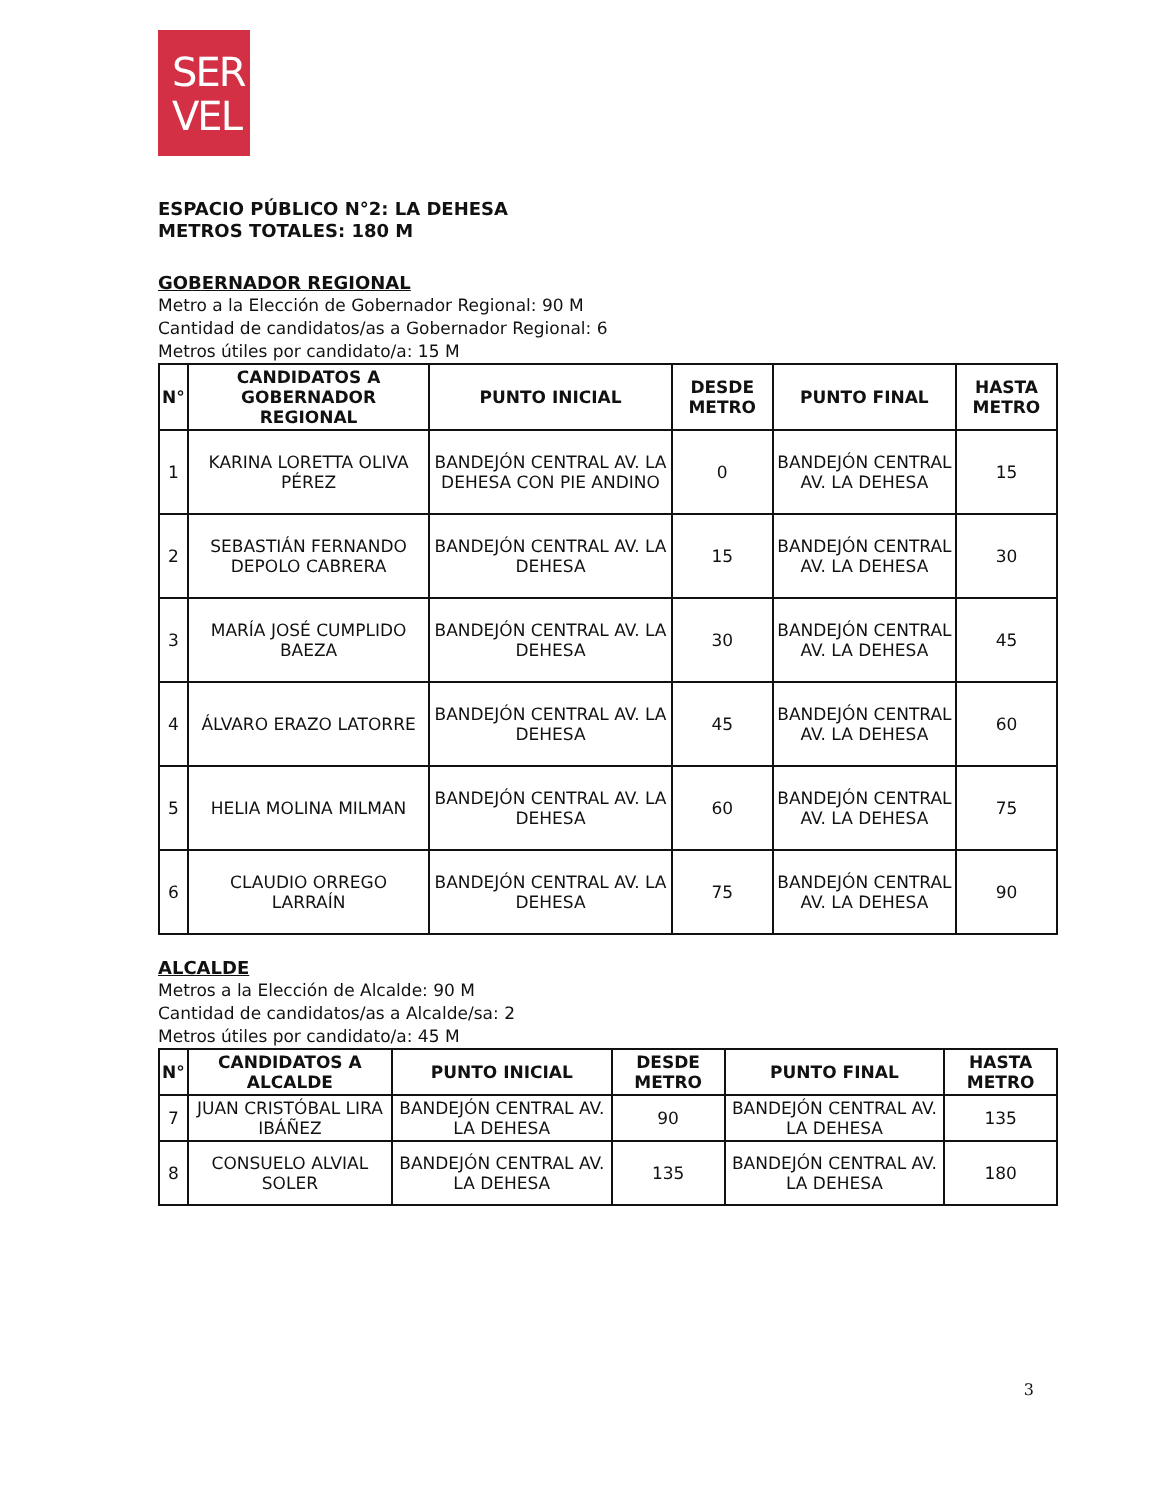SER
VEL
ESPACIO PÚBLICO N°2: LA DEHESA
METROS TOTALES: 180 M
GOBERNADOR REGIONAL
Metro a la Elección de Gobernador Regional: 90 M
Cantidad de candidatos/as a Gobernador Regional: 6
Metros útiles por candidato/a: 15 M
| N° | CANDIDATOS A GOBERNADOR REGIONAL | PUNTO INICIAL | DESDE METRO | PUNTO FINAL | HASTA METRO |
| --- | --- | --- | --- | --- | --- |
| 1 | KARINA LORETTA OLIVA PÉREZ | BANDEJÓN CENTRAL AV. LA DEHESA CON PIE ANDINO | 0 | BANDEJÓN CENTRAL AV. LA DEHESA | 15 |
| 2 | SEBASTIÁN FERNANDO DEPOLO CABRERA | BANDEJÓN CENTRAL AV. LA DEHESA | 15 | BANDEJÓN CENTRAL AV. LA DEHESA | 30 |
| 3 | MARÍA JOSÉ CUMPLIDO BAEZA | BANDEJÓN CENTRAL AV. LA DEHESA | 30 | BANDEJÓN CENTRAL AV. LA DEHESA | 45 |
| 4 | ÁLVARO ERAZO LATORRE | BANDEJÓN CENTRAL AV. LA DEHESA | 45 | BANDEJÓN CENTRAL AV. LA DEHESA | 60 |
| 5 | HELIA MOLINA MILMAN | BANDEJÓN CENTRAL AV. LA DEHESA | 60 | BANDEJÓN CENTRAL AV. LA DEHESA | 75 |
| 6 | CLAUDIO ORREGO LARRAÍN | BANDEJÓN CENTRAL AV. LA DEHESA | 75 | BANDEJÓN CENTRAL AV. LA DEHESA | 90 |
ALCALDE
Metros a la Elección de Alcalde: 90 M
Cantidad de candidatos/as a Alcalde/sa: 2
Metros útiles por candidato/a: 45 M
| N° | CANDIDATOS A ALCALDE | PUNTO INICIAL | DESDE METRO | PUNTO FINAL | HASTA METRO |
| --- | --- | --- | --- | --- | --- |
| 7 | JUAN CRISTÓBAL LIRA IBÁÑEZ | BANDEJÓN CENTRAL AV. LA DEHESA | 90 | BANDEJÓN CENTRAL AV. LA DEHESA | 135 |
| 8 | CONSUELO ALVIAL SOLER | BANDEJÓN CENTRAL AV. LA DEHESA | 135 | BANDEJÓN CENTRAL AV. LA DEHESA | 180 |
3